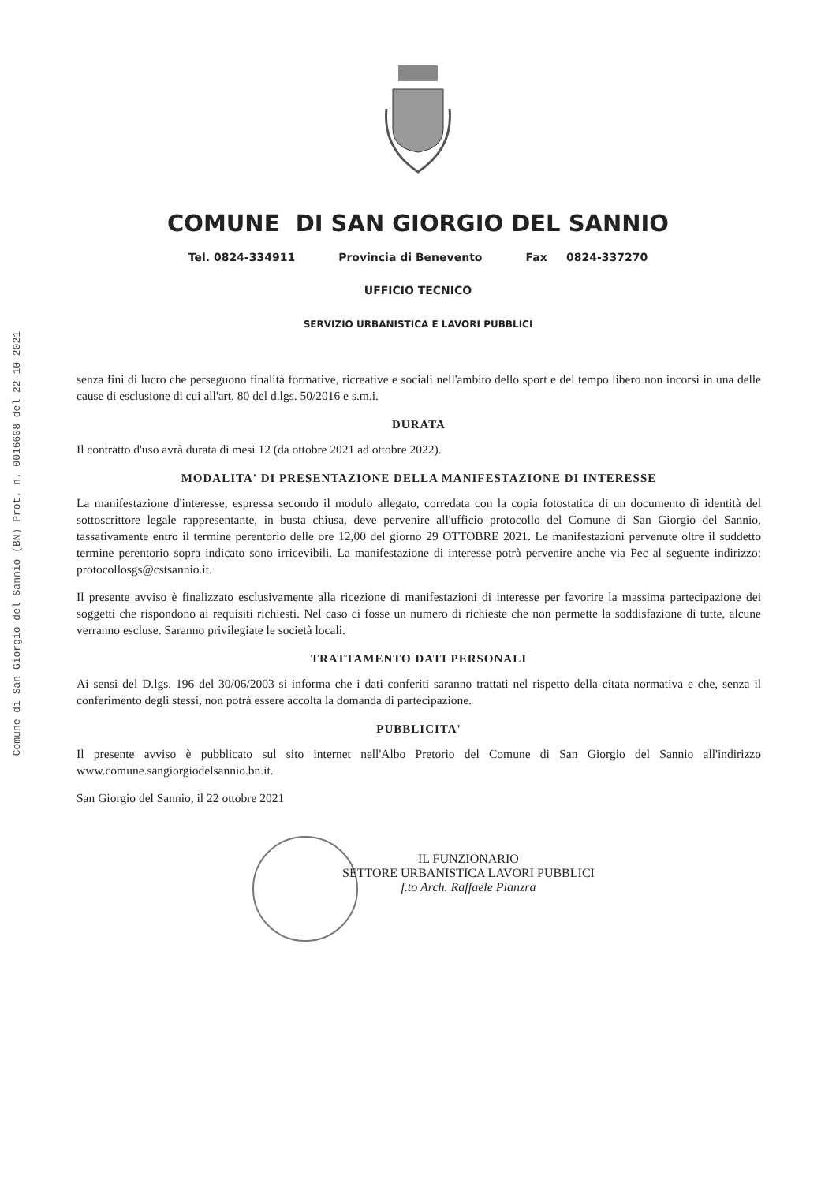Comune di San Giorgio del Sannio (BN) Prot. n. 0016608 del 22-10-2021
COMUNE DI SAN GIORGIO DEL SANNIO
Tel. 0824-334911 Provincia di Benevento Fax 0824-337270
UFFICIO TECNICO
SERVIZIO URBANISTICA E LAVORI PUBBLICI
senza fini di lucro che perseguono finalità formative, ricreative e sociali nell'ambito dello sport e del tempo libero non incorsi in una delle cause di esclusione di cui all'art. 80 del d.lgs. 50/2016 e s.m.i.
DURATA
Il contratto d'uso avrà durata di mesi 12 (da ottobre 2021 ad ottobre 2022).
MODALITA' DI PRESENTAZIONE DELLA MANIFESTAZIONE DI INTERESSE
La manifestazione d'interesse, espressa secondo il modulo allegato, corredata con la copia fotostatica di un documento di identità del sottoscrittore legale rappresentante, in busta chiusa, deve pervenire all'ufficio protocollo del Comune di San Giorgio del Sannio, tassativamente entro il termine perentorio delle ore 12,00 del giorno 29 OTTOBRE 2021. Le manifestazioni pervenute oltre il suddetto termine perentorio sopra indicato sono irricevibili. La manifestazione di interesse potrà pervenire anche via Pec al seguente indirizzo: protocollosgs@cstsannio.it.
Il presente avviso è finalizzato esclusivamente alla ricezione di manifestazioni di interesse per favorire la massima partecipazione dei soggetti che rispondono ai requisiti richiesti. Nel caso ci fosse un numero di richieste che non permette la soddisfazione di tutte, alcune verranno escluse. Saranno privilegiate le società locali.
TRATTAMENTO DATI PERSONALI
Ai sensi del D.lgs. 196 del 30/06/2003 si informa che i dati conferiti saranno trattati nel rispetto della citata normativa e che, senza il conferimento degli stessi, non potrà essere accolta la domanda di partecipazione.
PUBBLICITA'
Il presente avviso è pubblicato sul sito internet nell'Albo Pretorio del Comune di San Giorgio del Sannio all'indirizzo www.comune.sangiorgiodelsannio.bn.it.
San Giorgio del Sannio, il 22 ottobre 2021
IL FUNZIONARIO
SETTORE URBANISTICA LAVORI PUBBLICI
f.to Arch. Raffaele Pianzra